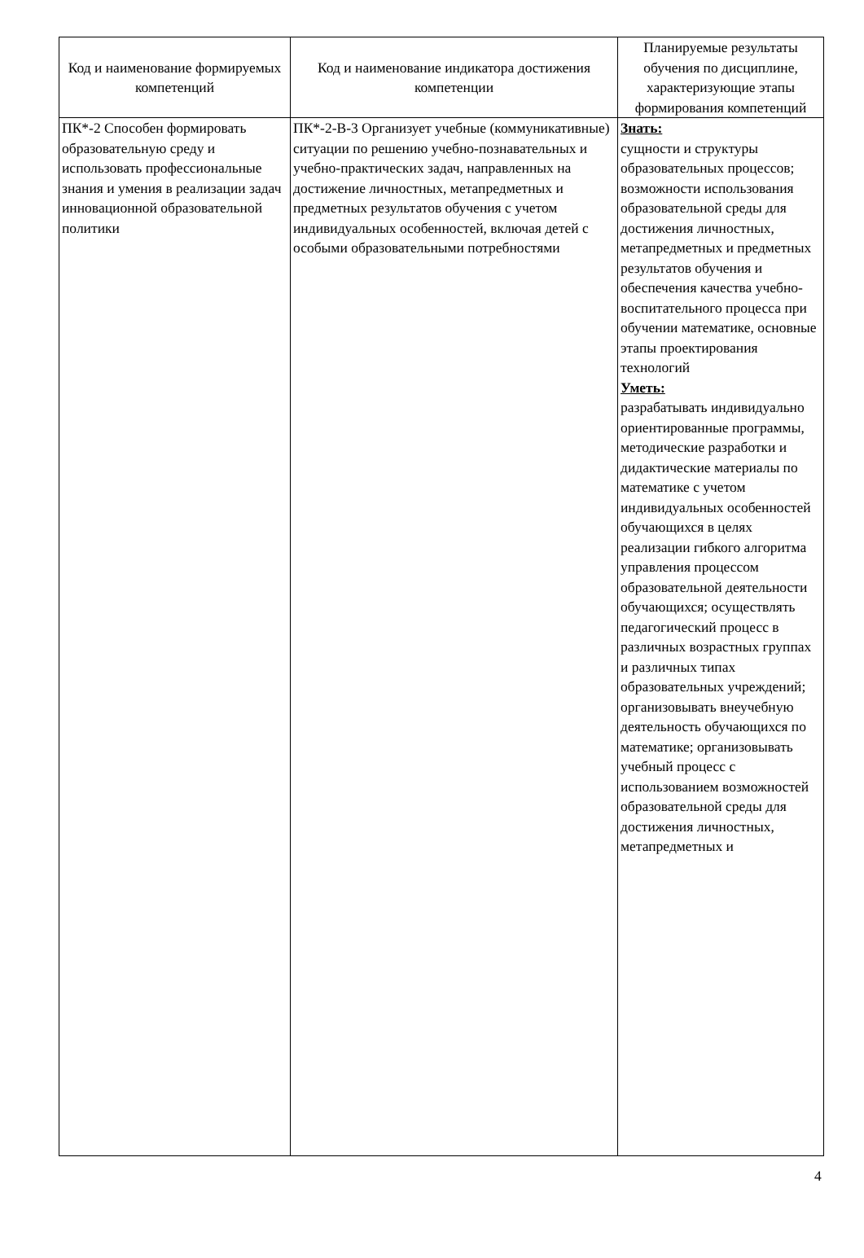| Код и наименование формируемых компетенций | Код и наименование индикатора достижения компетенции | Планируемые результаты обучения по дисциплине, характеризующие этапы формирования компетенций |
| --- | --- | --- |
| ПК*-2 Способен формировать образовательную среду и использовать профессиональные знания и умения в реализации задач инновационной образовательной политики | ПК*-2-В-3 Организует учебные (коммуникативные) ситуации по решению учебно-познавательных и учебно-практических задач, направленных на достижение личностных, метапредметных и предметных результатов обучения с учетом индивидуальных особенностей, включая детей с особыми образовательными потребностями | Знать: сущности и структуры образовательных процессов; возможности использования образовательной среды для достижения личностных, метапредметных и предметных результатов обучения и обеспечения качества учебно-воспитательного процесса при обучении математике, основные этапы проектирования технологий Уметь: разрабатывать индивидуально ориентированные программы, методические разработки и дидактические материалы по математике с учетом индивидуальных особенностей обучающихся в целях реализации гибкого алгоритма управления процессом образовательной деятельности обучающихся; осуществлять педагогический процесс в различных возрастных группах и различных типах образовательных учреждений; организовывать внеучебную деятельность обучающихся по математике; организовывать учебный процесс с использованием возможностей образовательной среды для достижения личностных, метапредметных и |
4